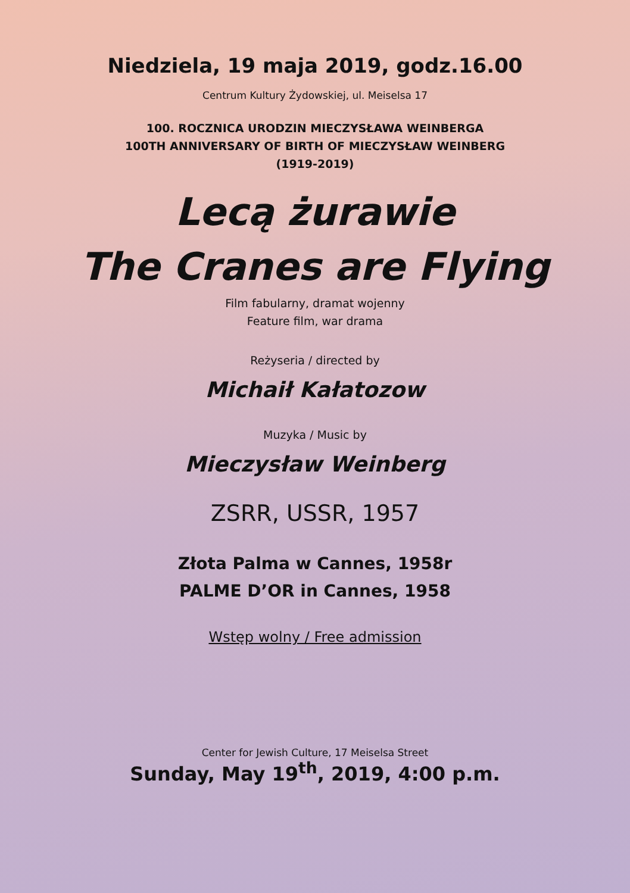Niedziela, 19 maja 2019, godz.16.00
Centrum Kultury Żydowskiej, ul. Meiselsa 17
100. ROCZNICA URODZIN MIECZYSŁAWA WEINBERGA
100TH ANNIVERSARY OF BIRTH OF MIECZYSŁAW WEINBERG
(1919-2019)
Lecą żurawie
The Cranes are Flying
Film fabularny, dramat wojenny
Feature film, war drama
Reżyseria / directed by
Michaił Kałatozow
Muzyka / Music by
Mieczysław Weinberg
ZSRR, USSR, 1957
Złota Palma w Cannes, 1958r
PALME D’OR in Cannes, 1958
Wstęp wolny / Free admission
Center for Jewish Culture, 17 Meiselsa Street
Sunday, May 19<sup>th</sup>, 2019, 4:00 p.m.